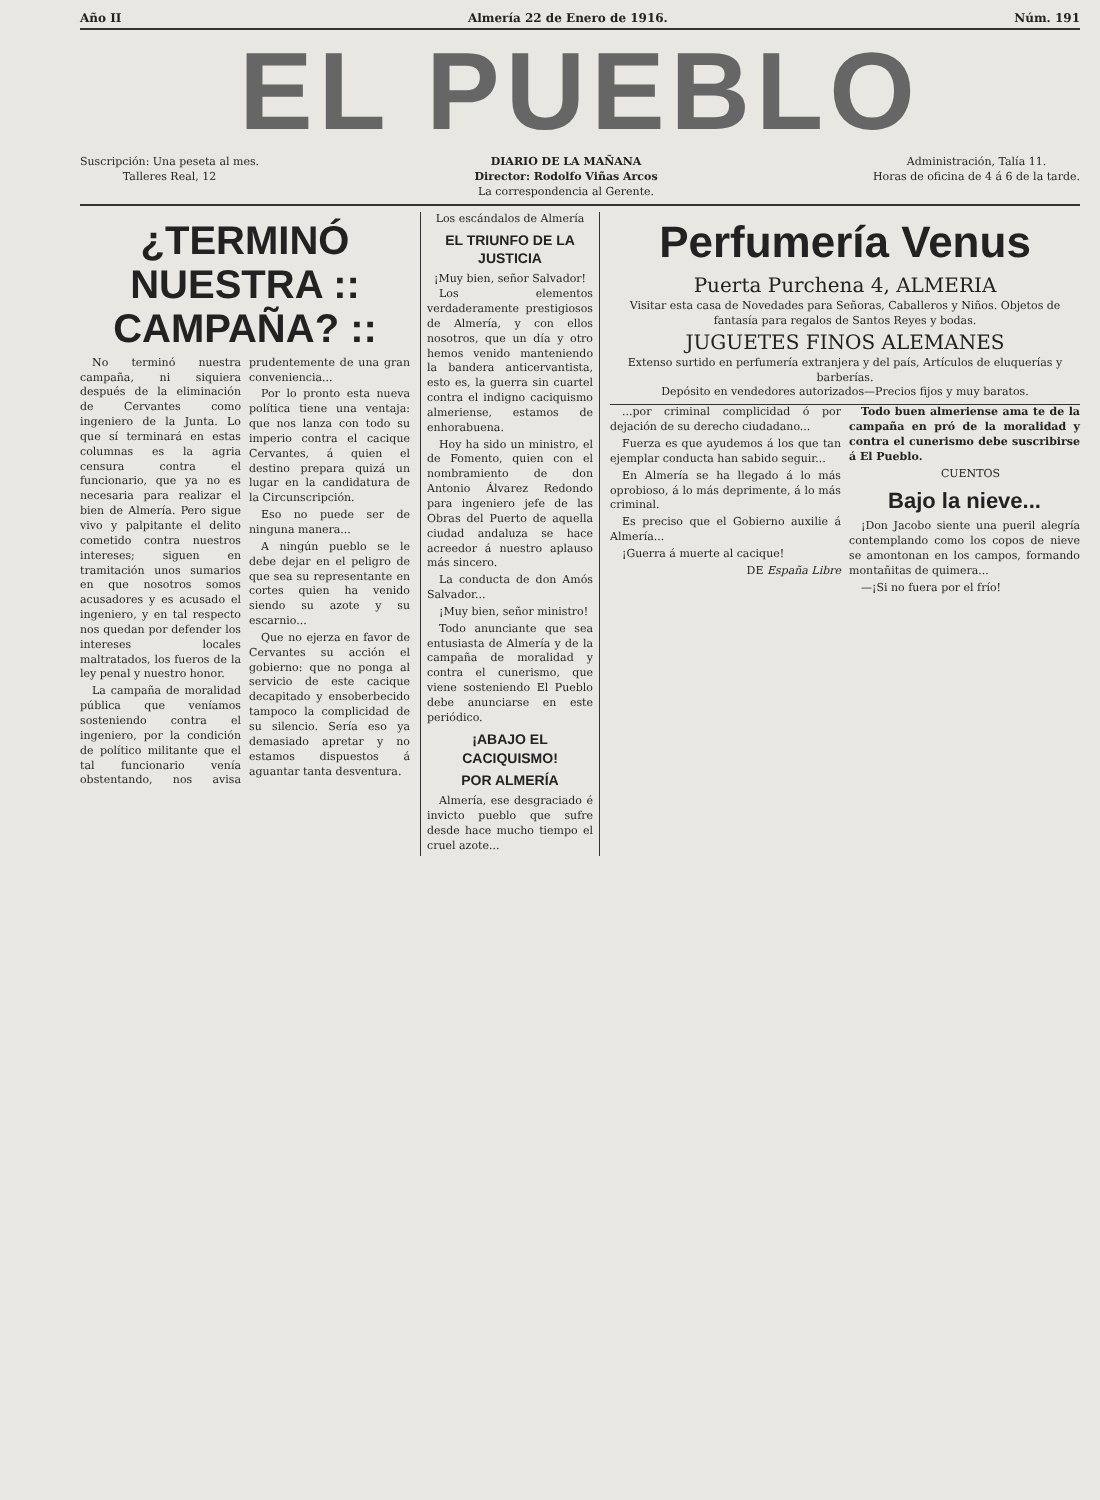Año II Almería 22 de Enero de 1916. Núm. 191
EL PUEBLO
Suscripción: Una peseta al mes.
Talleres Real, 12
DIARIO DE LA MAÑANA
Director: Rodolfo Viñas Arcos
La correspondencia al Gerente.
Administración, Talía 11.
Horas de oficina de 4 á 6 de la tarde.
¿TERMINÓ NUESTRA :: CAMPAÑA? ::
No terminó nuestra campaña, ni siquiera después de la eliminación de Cervantes como ingeniero de la Junta. Lo que sí terminará en estas columnas es la agria censura contra el funcionario, que ya no es necesaria para realizar el bien de Almería. Pero sigue vivo y palpitante el delito cometido contra nuestros intereses; siguen en tramitación unos sumarios en que nosotros somos acusadores y es acusado el ingeniero, y en tal respecto nos quedan por defender los intereses locales maltratados, los fueros de la ley penal y nuestro honor.
La campaña de moralidad pública que veníamos sosteniendo contra el ingeniero, por la condición de político militante que el tal funcionario venía obstentando, nos avisa prudentemente de una gran conveniencia...
Por lo pronto esta nueva política tiene una ventaja: que nos lanza con todo su imperio contra el cacique Cervantes, á quien el destino prepara quizá un lugar en la candidatura de la Circunscripción.
Eso no puede ser de ninguna manera...
A ningún pueblo se le debe dejar en el peligro de que sea su representante en cortes quien ha venido siendo su azote y su escarnio...
Que no ejerza en favor de Cervantes su acción el gobierno: que no ponga al servicio de este cacique decapitado y ensoberbecido tampoco la complicidad de su silencio. Sería eso ya demasiado apretar y no estamos dispuestos á aguantar tanta desventura.
Los escándalos de Almería
EL TRIUNFO DE LA JUSTICIA
¡Muy bien, señor Salvador!
Los elementos verdaderamente prestigiosos de Almería, y con ellos nosotros, que un día y otro hemos venido manteniendo la bandera anticervantista, esto es, la guerra sin cuartel contra el indigno caciquismo almeriense, estamos de enhorabuena.
Hoy ha sido un ministro, el de Fomento, quien con el nombramiento de don Antonio Álvarez Redondo para ingeniero jefe de las Obras del Puerto de aquella ciudad andaluza se hace acreedor á nuestro aplauso más sincero.
La conducta de don Amós Salvador...
¡Muy bien, señor ministro!
Todo anunciante que sea entusiasta de Almería y de la campaña de moralidad y contra el cunerismo, que viene sosteniendo El Pueblo debe anunciarse en este periódico.
¡ABAJO EL CACIQUISMO!
POR ALMERÍA
Almería, ese desgraciado é invicto pueblo que sufre desde hace mucho tiempo el cruel azote...
Perfumería Venus
Puerta Purchena 4, ALMERIA
Visitar esta casa de Novedades para Señoras, Caballeros y Niños. Objetos de fantasía para regalos de Santos Reyes y bodas.
JUGUETES FINOS ALEMANES
Extenso surtido en perfumería extranjera y del país, Artículos de eluquerías y barberías.
Depósito en vendedores autorizados—Precios fijos y muy baratos.
...por criminal complicidad ó por dejación de su derecho ciudadano...
Fuerza es que ayudemos á los que tan ejemplar conducta han sabido seguir...
En Almería se ha llegado á lo más oprobioso, á lo más deprimente, á lo más criminal.
Es preciso que el Gobierno auxilie á Almería...
¡Guerra á muerte al cacique!
DE España Libre
Todo buen almeriense ama te de la campaña en pró de la moralidad y contra el cunerismo debe suscribirse á El Pueblo.
CUENTOS
Bajo la nieve...
¡Don Jacobo siente una pueril alegría contemplando como los copos de nieve se amontonan en los campos, formando montañitas de quimera...
—¡Si no fuera por el frío!